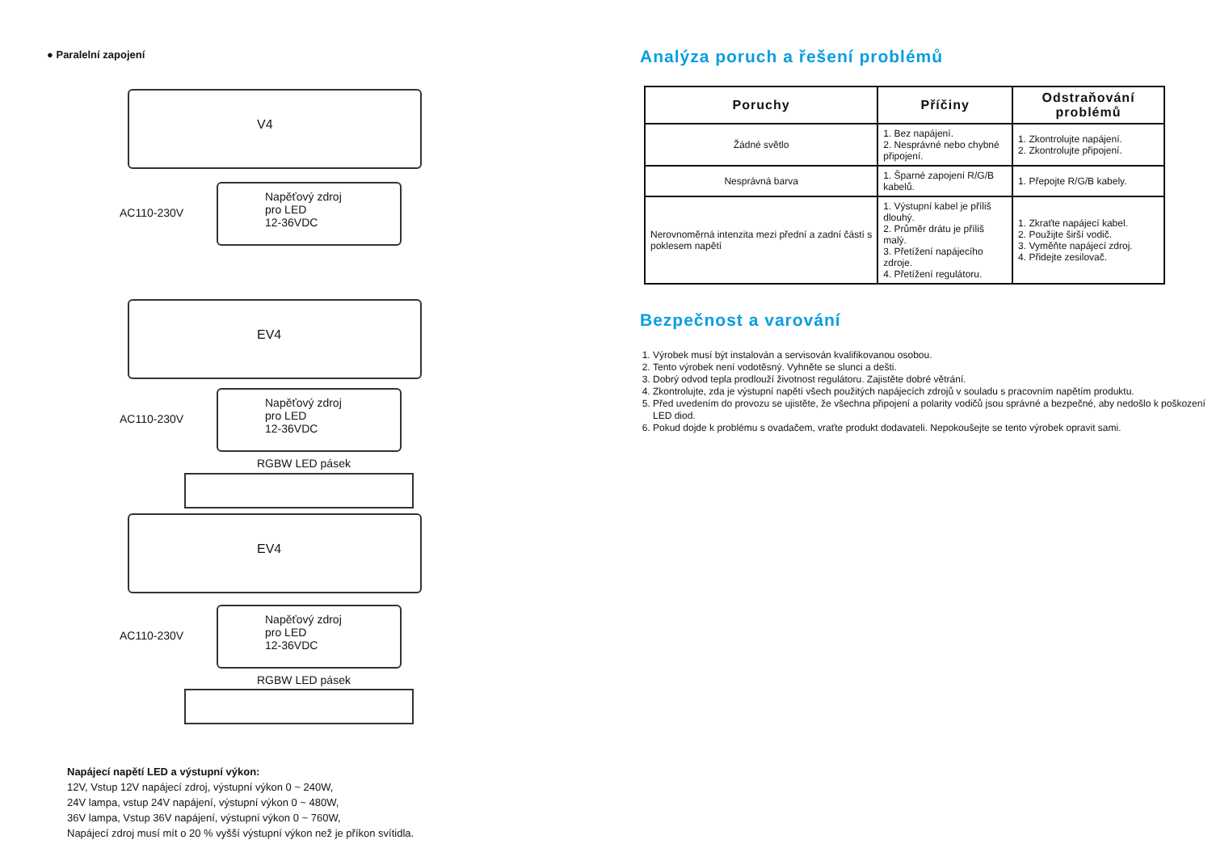● Paralelní zapojení
V4
Napěťový zdroj
pro LED
12-36VDC
AC110-230V
EV4
Napěťový zdroj
pro LED
12-36VDC
AC110-230V
RGBW LED pásek
EV4
Napěťový zdroj
pro LED
12-36VDC
AC110-230V
RGBW LED pásek
Napájecí napětí LED a výstupní výkon:
12V, Vstup 12V napájecí zdroj, výstupní výkon 0 ~ 240W,
24V lampa, vstup 24V napájení, výstupní výkon 0 ~ 480W,
36V lampa, Vstup 36V napájení, výstupní výkon 0 ~ 760W,
Napájecí zdroj musí mít o 20 % vyšší výstupní výkon než je příkon svítidla.
Analýza poruch a řešení problémů
| Poruchy | Příčiny | Odstraňování problémů |
| --- | --- | --- |
| Žádné světlo | 1. Bez napájení. 2. Nesprávné nebo chybné připojení. | 1. Zkontrolujte napájení. 2. Zkontrolujte připojení. |
| Nesprávná barva | 1. Šparné zapojení R/G/B kabelů. | 1. Přepojte R/G/B kabely. |
| Nerovnoměrná intenzita mezi přední a zadní částí s poklesem napětí | 1. Výstupní kabel je příliš dlouhý. 2. Průměr drátu je příliš malý. 3. Přetížení napájecího zdroje. 4. Přetížení regulátoru. | 1. Zkraťte napájecí kabel. 2. Použijte širší vodič. 3. Vyměňte napájecí zdroj. 4. Přidejte zesilovač. |
Bezpečnost a varování
1. Výrobek musí být instalován a servisován kvalifikovanou osobou.
2. Tento výrobek není vodotěsný. Vyhněte se slunci a dešti.
3. Dobrý odvod tepla prodlouží životnost regulátoru. Zajistěte dobré větrání.
4. Zkontrolujte, zda je výstupní napětí všech použitých napájecích zdrojů v souladu s pracovním napětím produktu.
5. Před uvedením do provozu se ujistěte, že všechna připojení a polarity vodičů jsou správné a bezpečné, aby nedošlo k poškození LED diod.
6. Pokud dojde k problému s ovadačem, vraťte produkt dodavateli. Nepokoušejte se tento výrobek opravit sami.